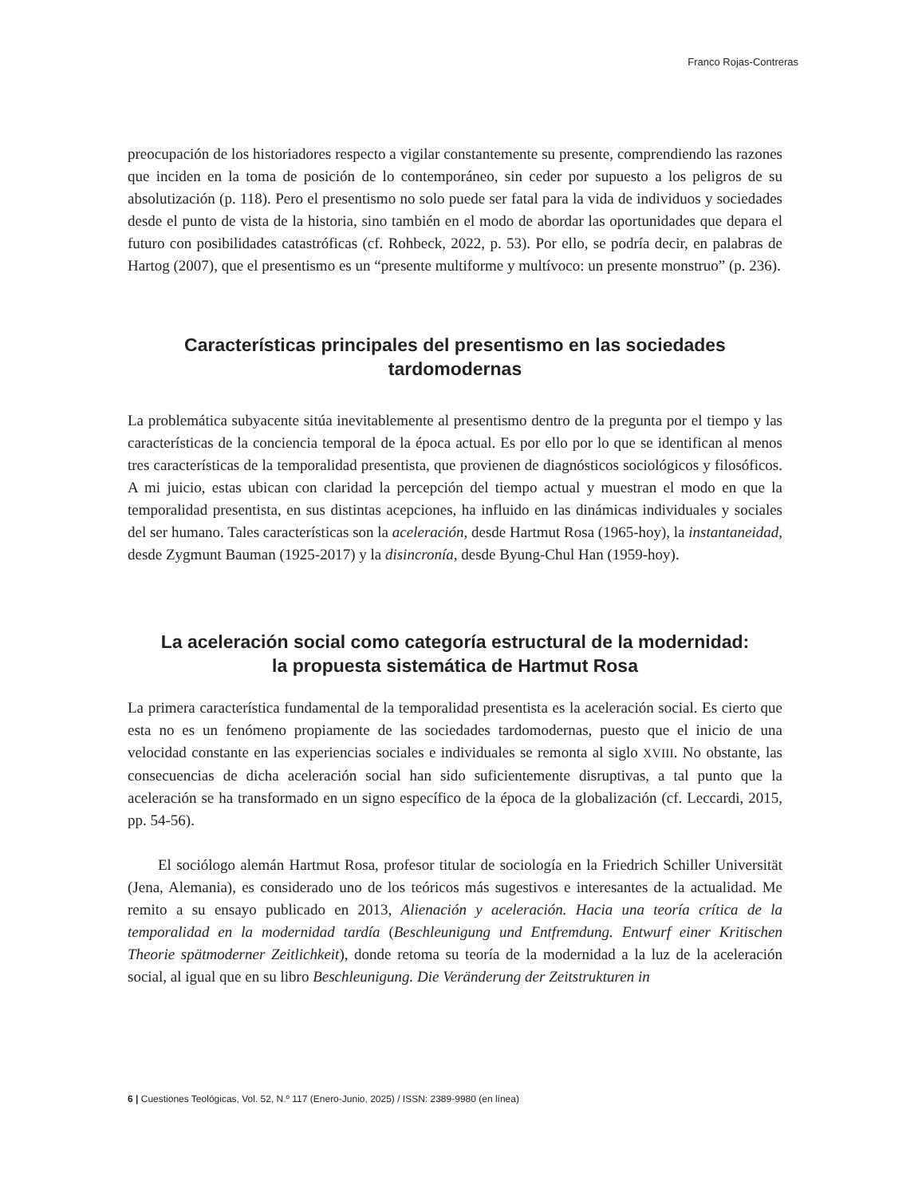Franco Rojas-Contreras
preocupación de los historiadores respecto a vigilar constantemente su presente, comprendiendo las razones que inciden en la toma de posición de lo contemporáneo, sin ceder por supuesto a los peligros de su absolutización (p. 118). Pero el presentismo no solo puede ser fatal para la vida de individuos y sociedades desde el punto de vista de la historia, sino también en el modo de abordar las oportunidades que depara el futuro con posibilidades catastróficas (cf. Rohbeck, 2022, p. 53). Por ello, se podría decir, en palabras de Hartog (2007), que el presentismo es un “presente multiforme y multívoco: un presente monstruo” (p. 236).
Características principales del presentismo en las sociedades tardomodernas
La problemática subyacente sitúa inevitablemente al presentismo dentro de la pregunta por el tiempo y las características de la conciencia temporal de la época actual. Es por ello por lo que se identifican al menos tres características de la temporalidad presentista, que provienen de diagnósticos sociológicos y filosóficos. A mi juicio, estas ubican con claridad la percepción del tiempo actual y muestran el modo en que la temporalidad presentista, en sus distintas acepciones, ha influido en las dinámicas individuales y sociales del ser humano. Tales características son la aceleración, desde Hartmut Rosa (1965-hoy), la instantaneidad, desde Zygmunt Bauman (1925-2017) y la disincronía, desde Byung-Chul Han (1959-hoy).
La aceleración social como categoría estructural de la modernidad:
la propuesta sistemática de Hartmut Rosa
La primera característica fundamental de la temporalidad presentista es la aceleración social. Es cierto que esta no es un fenómeno propiamente de las sociedades tardomodernas, puesto que el inicio de una velocidad constante en las experiencias sociales e individuales se remonta al siglo XVIII. No obstante, las consecuencias de dicha aceleración social han sido suficientemente disruptivas, a tal punto que la aceleración se ha transformado en un signo específico de la época de la globalización (cf. Leccardi, 2015, pp. 54-56).
El sociólogo alemán Hartmut Rosa, profesor titular de sociología en la Friedrich Schiller Universität (Jena, Alemania), es considerado uno de los teóricos más sugestivos e interesantes de la actualidad. Me remito a su ensayo publicado en 2013, Alienación y aceleración. Hacia una teoría crítica de la temporalidad en la modernidad tardía (Beschleunigung und Entfremdung. Entwurf einer Kritischen Theorie spätmoderner Zeitlichkeit), donde retoma su teoría de la modernidad a la luz de la aceleración social, al igual que en su libro Beschleunigung. Die Veränderung der Zeitstrukturen in
6 | Cuestiones Teológicas, Vol. 52, N.º 117 (Enero-Junio, 2025) / ISSN: 2389-9980 (en línea)